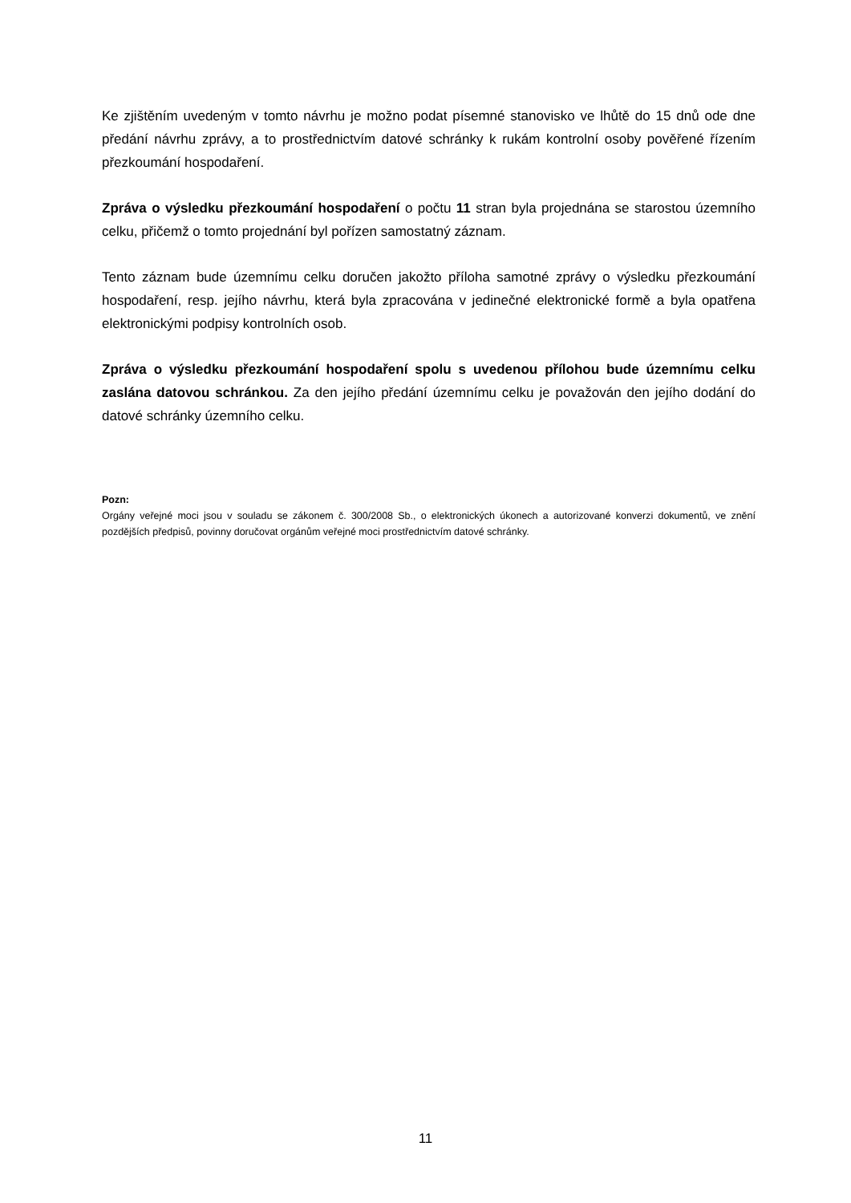Ke zjištěním uvedeným v tomto návrhu je možno podat písemné stanovisko ve lhůtě do 15 dnů ode dne předání návrhu zprávy, a to prostřednictvím datové schránky k rukám kontrolní osoby pověřené řízením přezkoumání hospodaření.
Zpráva o výsledku přezkoumání hospodaření o počtu 11 stran byla projednána se starostou územního celku, přičemž o tomto projednání byl pořízen samostatný záznam.
Tento záznam bude územnímu celku doručen jakožto příloha samotné zprávy o výsledku přezkoumání hospodaření, resp. jejího návrhu, která byla zpracována v jedinečné elektronické formě a byla opatřena elektronickými podpisy kontrolních osob.
Zpráva o výsledku přezkoumání hospodaření spolu s uvedenou přílohou bude územnímu celku zaslána datovou schránkou. Za den jejího předání územnímu celku je považován den jejího dodání do datové schránky územního celku.
Pozn:
Orgány veřejné moci jsou v souladu se zákonem č. 300/2008 Sb., o elektronických úkonech a autorizované konverzi dokumentů, ve znění pozdějších předpisů, povinny doručovat orgánům veřejné moci prostřednictvím datové schránky.
11